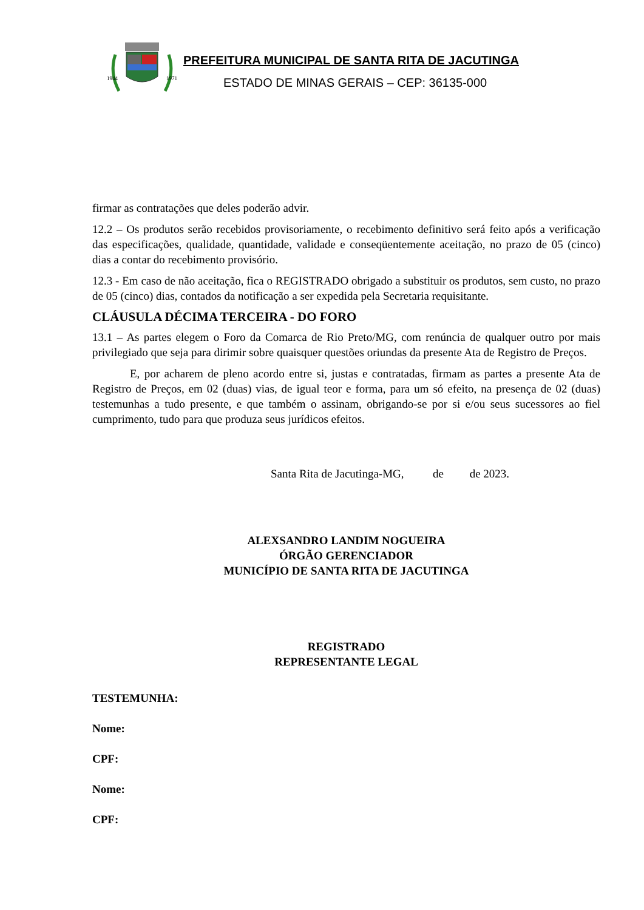1944
1971
PREFEITURA MUNICIPAL DE SANTA RITA DE JACUTINGA
ESTADO DE MINAS GERAIS – CEP: 36135-000
firmar as contratações que deles poderão advir.
12.2 – Os produtos serão recebidos provisoriamente, o recebimento definitivo será feito após a verificação das especificações, qualidade, quantidade, validade e conseqüentemente aceitação, no prazo de 05 (cinco) dias a contar do recebimento provisório.
12.3 - Em caso de não aceitação, fica o REGISTRADO obrigado a substituir os produtos, sem custo, no prazo de 05 (cinco) dias, contados da notificação a ser expedida pela Secretaria requisitante.
CLÁUSULA DÉCIMA TERCEIRA - DO FORO
13.1 – As partes elegem o Foro da Comarca de Rio Preto/MG, com renúncia de qualquer outro por mais privilegiado que seja para dirimir sobre quaisquer questões oriundas da presente Ata de Registro de Preços.
E, por acharem de pleno acordo entre si, justas e contratadas, firmam as partes a presente Ata de Registro de Preços, em 02 (duas) vias, de igual teor e forma, para um só efeito, na presença de 02 (duas) testemunhas a tudo presente, e que também o assinam, obrigando-se por si e/ou seus sucessores ao fiel cumprimento, tudo para que produza seus jurídicos efeitos.
Santa Rita de Jacutinga-MG, de de 2023.
ALEXSANDRO LANDIM NOGUEIRA
ÓRGÃO GERENCIADOR
MUNICÍPIO DE SANTA RITA DE JACUTINGA
REGISTRADO
REPRESENTANTE LEGAL
TESTEMUNHA:
Nome:
CPF:
Nome:
CPF: